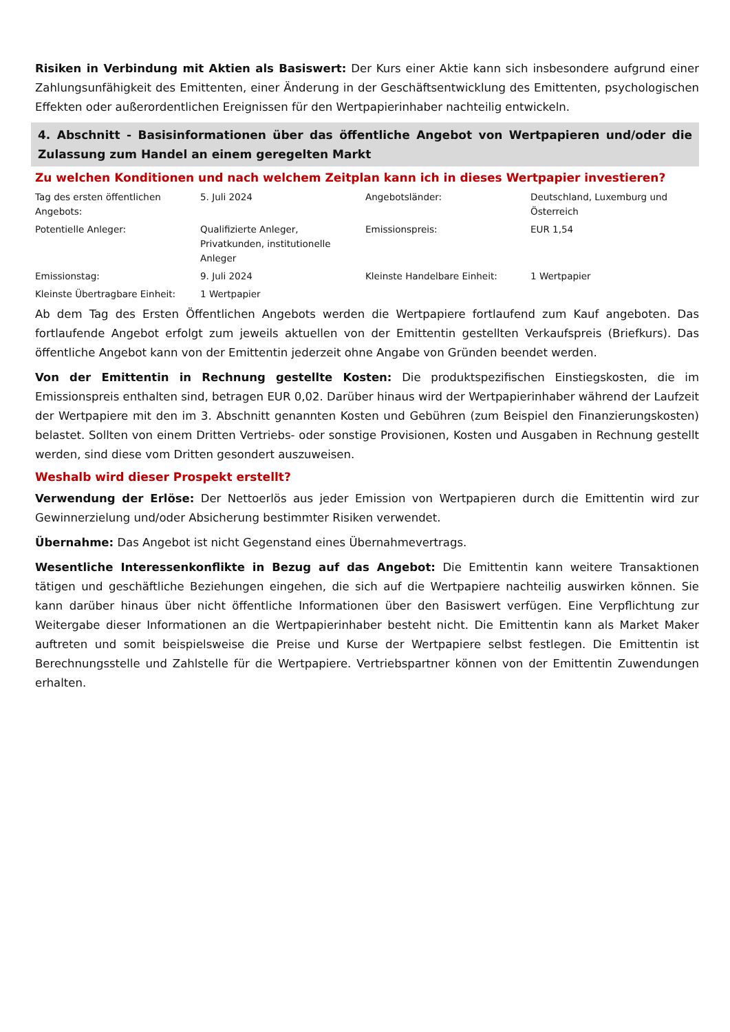Risiken in Verbindung mit Aktien als Basiswert: Der Kurs einer Aktie kann sich insbesondere aufgrund einer Zahlungsunfähigkeit des Emittenten, einer Änderung in der Geschäftsentwicklung des Emittenten, psychologischen Effekten oder außerordentlichen Ereignissen für den Wertpapierinhaber nachteilig entwickeln.
4. Abschnitt - Basisinformationen über das öffentliche Angebot von Wertpapieren und/oder die Zulassung zum Handel an einem geregelten Markt
Zu welchen Konditionen und nach welchem Zeitplan kann ich in dieses Wertpapier investieren?
| Tag des ersten öffentlichen Angebots: | 5. Juli 2024 | Angebotsländer: | Deutschland, Luxemburg und Österreich |
| Potentielle Anleger: | Qualifizierte Anleger, Privatkunden, institutionelle Anleger | Emissionspreis: | EUR 1,54 |
| Emissionstag: | 9. Juli 2024 | Kleinste Handelbare Einheit: | 1 Wertpapier |
| Kleinste Übertragbare Einheit: | 1 Wertpapier | | |
Ab dem Tag des Ersten Öffentlichen Angebots werden die Wertpapiere fortlaufend zum Kauf angeboten. Das fortlaufende Angebot erfolgt zum jeweils aktuellen von der Emittentin gestellten Verkaufspreis (Briefkurs). Das öffentliche Angebot kann von der Emittentin jederzeit ohne Angabe von Gründen beendet werden.
Von der Emittentin in Rechnung gestellte Kosten: Die produktspezifischen Einstiegskosten, die im Emissionspreis enthalten sind, betragen EUR 0,02. Darüber hinaus wird der Wertpapierinhaber während der Laufzeit der Wertpapiere mit den im 3. Abschnitt genannten Kosten und Gebühren (zum Beispiel den Finanzierungskosten) belastet. Sollten von einem Dritten Vertriebs- oder sonstige Provisionen, Kosten und Ausgaben in Rechnung gestellt werden, sind diese vom Dritten gesondert auszuweisen.
Weshalb wird dieser Prospekt erstellt?
Verwendung der Erlöse: Der Nettoerlös aus jeder Emission von Wertpapieren durch die Emittentin wird zur Gewinnerzielung und/oder Absicherung bestimmter Risiken verwendet.
Übernahme: Das Angebot ist nicht Gegenstand eines Übernahmevertrags.
Wesentliche Interessenkonflikte in Bezug auf das Angebot: Die Emittentin kann weitere Transaktionen tätigen und geschäftliche Beziehungen eingehen, die sich auf die Wertpapiere nachteilig auswirken können. Sie kann darüber hinaus über nicht öffentliche Informationen über den Basiswert verfügen. Eine Verpflichtung zur Weitergabe dieser Informationen an die Wertpapierinhaber besteht nicht. Die Emittentin kann als Market Maker auftreten und somit beispielsweise die Preise und Kurse der Wertpapiere selbst festlegen. Die Emittentin ist Berechnungsstelle und Zahlstelle für die Wertpapiere. Vertriebspartner können von der Emittentin Zuwendungen erhalten.